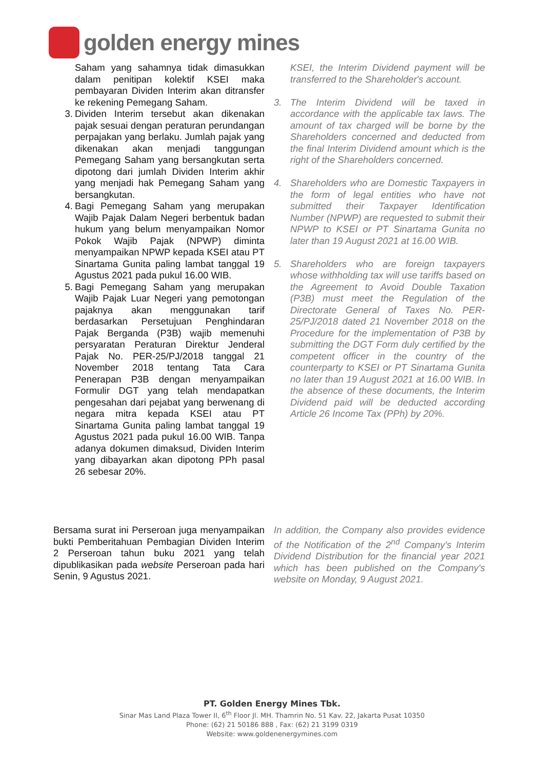golden energy mines
Saham yang sahamnya tidak dimasukkan dalam penitipan kolektif KSEI maka pembayaran Dividen Interim akan ditransfer ke rekening Pemegang Saham.
3. Dividen Interim tersebut akan dikenakan pajak sesuai dengan peraturan perundangan perpajakan yang berlaku. Jumlah pajak yang dikenakan akan menjadi tanggungan Pemegang Saham yang bersangkutan serta dipotong dari jumlah Dividen Interim akhir yang menjadi hak Pemegang Saham yang bersangkutan.
4. Bagi Pemegang Saham yang merupakan Wajib Pajak Dalam Negeri berbentuk badan hukum yang belum menyampaikan Nomor Pokok Wajib Pajak (NPWP) diminta menyampaikan NPWP kepada KSEI atau PT Sinartama Gunita paling lambat tanggal 19 Agustus 2021 pada pukul 16.00 WIB.
5. Bagi Pemegang Saham yang merupakan Wajib Pajak Luar Negeri yang pemotongan pajaknya akan menggunakan tarif berdasarkan Persetujuan Penghindaran Pajak Berganda (P3B) wajib memenuhi persyaratan Peraturan Direktur Jenderal Pajak No. PER-25/PJ/2018 tanggal 21 November 2018 tentang Tata Cara Penerapan P3B dengan menyampaikan Formulir DGT yang telah mendapatkan pengesahan dari pejabat yang berwenang di negara mitra kepada KSEI atau PT Sinartama Gunita paling lambat tanggal 19 Agustus 2021 pada pukul 16.00 WIB. Tanpa adanya dokumen dimaksud, Dividen Interim yang dibayarkan akan dipotong PPh pasal 26 sebesar 20%.
KSEI, the Interim Dividend payment will be transferred to the Shareholder's account.
3. The Interim Dividend will be taxed in accordance with the applicable tax laws. The amount of tax charged will be borne by the Shareholders concerned and deducted from the final Interim Dividend amount which is the right of the Shareholders concerned.
4. Shareholders who are Domestic Taxpayers in the form of legal entities who have not submitted their Taxpayer Identification Number (NPWP) are requested to submit their NPWP to KSEI or PT Sinartama Gunita no later than 19 August 2021 at 16.00 WIB.
5. Shareholders who are foreign taxpayers whose withholding tax will use tariffs based on the Agreement to Avoid Double Taxation (P3B) must meet the Regulation of the Directorate General of Taxes No. PER-25/PJ/2018 dated 21 November 2018 on the Procedure for the implementation of P3B by submitting the DGT Form duly certified by the competent officer in the country of the counterparty to KSEI or PT Sinartama Gunita no later than 19 August 2021 at 16.00 WIB. In the absence of these documents, the Interim Dividend paid will be deducted according Article 26 Income Tax (PPh) by 20%.
Bersama surat ini Perseroan juga menyampaikan bukti Pemberitahuan Pembagian Dividen Interim 2 Perseroan tahun buku 2021 yang telah dipublikasikan pada website Perseroan pada hari Senin, 9 Agustus 2021.
In addition, the Company also provides evidence of the Notification of the 2<sup>nd</sup> Company's Interim Dividend Distribution for the financial year 2021 which has been published on the Company's website on Monday, 9 August 2021.
PT. Golden Energy Mines Tbk.
Sinar Mas Land Plaza Tower II, 6<sup>th</sup> Floor Jl. MH. Thamrin No. 51 Kav. 22, Jakarta Pusat 10350
Phone: (62) 21 50186 888 , Fax: (62) 21 3199 0319
Website: www.goldenenergymines.com